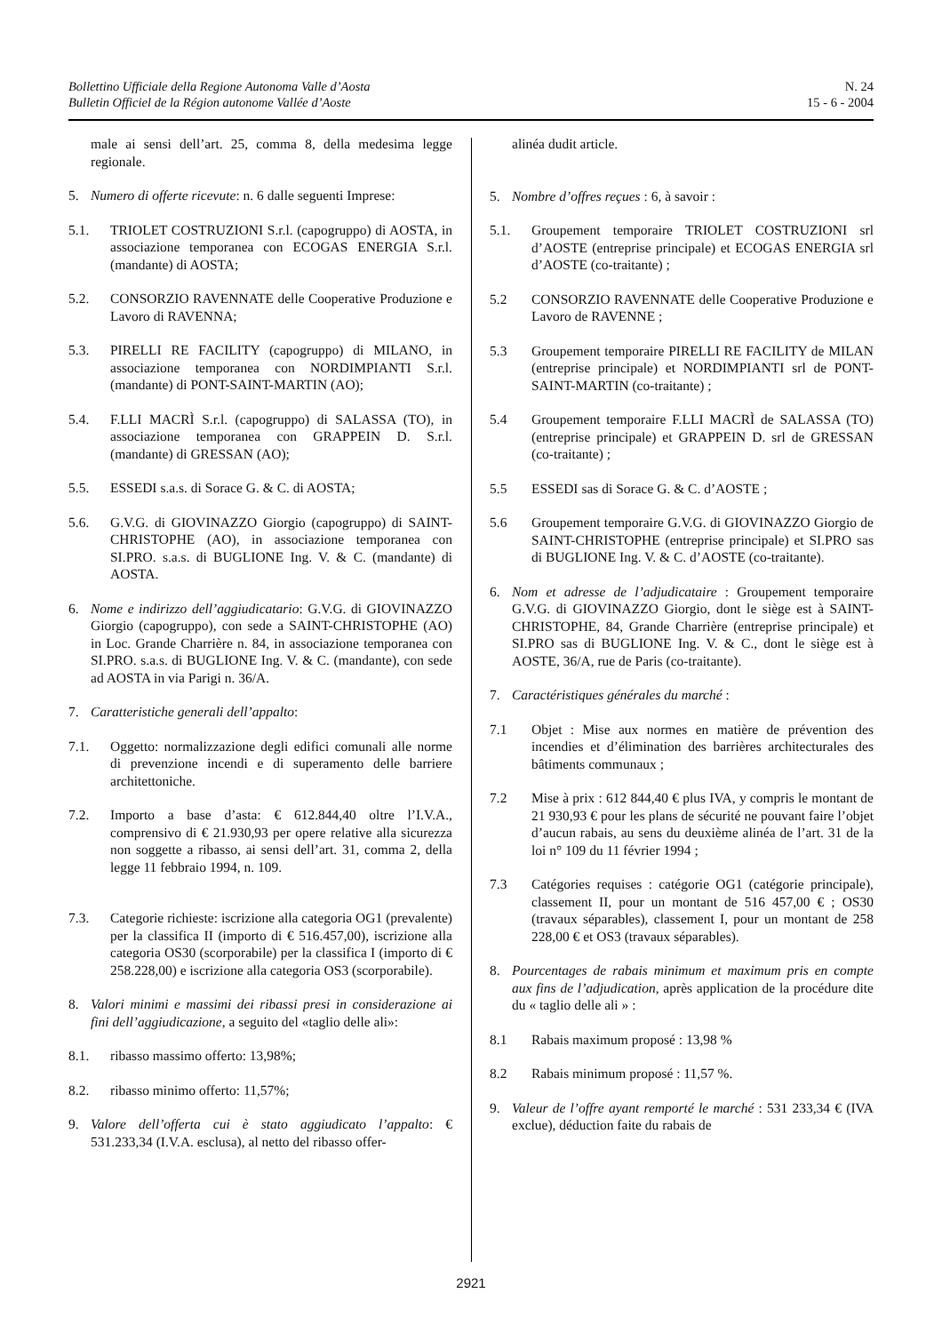N. 24
15 - 6 - 2004
Bollettino Ufficiale della Regione Autonoma Valle d’Aosta
Bulletin Officiel de la Région autonome Vallée d’Aoste
male ai sensi dell’art. 25, comma 8, della medesima legge regionale.
5. Numero di offerte ricevute: n. 6 dalle seguenti Imprese:
5.1. TRIOLET COSTRUZIONI S.r.l. (capogruppo) di AOSTA, in associazione temporanea con ECOGAS ENERGIA S.r.l. (mandante) di AOSTA;
5.2. CONSORZIO RAVENNATE delle Cooperative Produzione e Lavoro di RAVENNA;
5.3. PIRELLI RE FACILITY (capogruppo) di MILANO, in associazione temporanea con NORDIMPIANTI S.r.l. (mandante) di PONT-SAINT-MARTIN (AO);
5.4. F.LLI MACRÌ S.r.l. (capogruppo) di SALASSA (TO), in associazione temporanea con GRAPPEIN D. S.r.l. (mandante) di GRESSAN (AO);
5.5. ESSEDI s.a.s. di Sorace G. & C. di AOSTA;
5.6. G.V.G. di GIOVINAZZO Giorgio (capogruppo) di SAINT-CHRISTOPHE (AO), in associazione temporanea con SI.PRO. s.a.s. di BUGLIONE Ing. V. & C. (mandante) di AOSTA.
6. Nome e indirizzo dell’aggiudicatario: G.V.G. di GIOVINAZZO Giorgio (capogruppo), con sede a SAINT-CHRISTOPHE (AO) in Loc. Grande Charrière n. 84, in associazione temporanea con SI.PRO. s.a.s. di BUGLIONE Ing. V. & C. (mandante), con sede ad AOSTA in via Parigi n. 36/A.
7. Caratteristiche generali dell’appalto:
7.1. Oggetto: normalizzazione degli edifici comunali alle norme di prevenzione incendi e di superamento delle barriere architettoniche.
7.2. Importo a base d’asta: € 612.844,40 oltre l’I.V.A., comprensivo di € 21.930,93 per opere relative alla sicurezza non soggette a ribasso, ai sensi dell’art. 31, comma 2, della legge 11 febbraio 1994, n. 109.
7.3. Categorie richieste: iscrizione alla categoria OG1 (prevalente) per la classifica II (importo di € 516.457,00), iscrizione alla categoria OS30 (scorporabile) per la classifica I (importo di € 258.228,00) e iscrizione alla categoria OS3 (scorporabile).
8. Valori minimi e massimi dei ribassi presi in considerazione ai fini dell’aggiudicazione, a seguito del «taglio delle ali»:
8.1. ribasso massimo offerto: 13,98%;
8.2. ribasso minimo offerto: 11,57%;
9. Valore dell’offerta cui è stato aggiudicato l’appalto: € 531.233,34 (I.V.A. esclusa), al netto del ribasso offer-
alinéa dudit article.
5. Nombre d’offres reçues : 6, à savoir :
5.1. Groupement temporaire TRIOLET COSTRUZIONI srl d’AOSTE (entreprise principale) et ECOGAS ENERGIA srl d’AOSTE (co-traitante) ;
5.2 CONSORZIO RAVENNATE delle Cooperative Produzione e Lavoro de RAVENNE ;
5.3 Groupement temporaire PIRELLI RE FACILITY de MILAN (entreprise principale) et NORDIMPIANTI srl de PONT-SAINT-MARTIN (co-traitante) ;
5.4 Groupement temporaire F.LLI MACRÌ de SALASSA (TO) (entreprise principale) et GRAPPEIN D. srl de GRESSAN (co-traitante) ;
5.5 ESSEDI sas di Sorace G. & C. d’AOSTE ;
5.6 Groupement temporaire G.V.G. di GIOVINAZZO Giorgio de SAINT-CHRISTOPHE (entreprise principale) et SI.PRO sas di BUGLIONE Ing. V. & C. d’AOSTE (co-traitante).
6. Nom et adresse de l’adjudicataire : Groupement temporaire G.V.G. di GIOVINAZZO Giorgio, dont le siège est à SAINT-CHRISTOPHE, 84, Grande Charrière (entreprise principale) et SI.PRO sas di BUGLIONE Ing. V. & C., dont le siège est à AOSTE, 36/A, rue de Paris (co-traitante).
7. Caractéristiques générales du marché :
7.1 Objet : Mise aux normes en matière de prévention des incendies et d’élimination des barrières architecturales des bâtiments communaux ;
7.2 Mise à prix : 612 844,40 € plus IVA, y compris le montant de 21 930,93 € pour les plans de sécurité ne pouvant faire l’objet d’aucun rabais, au sens du deuxième alinéa de l’art. 31 de la loi n° 109 du 11 février 1994 ;
7.3 Catégories requises : catégorie OG1 (catégorie principale), classement II, pour un montant de 516 457,00 € ; OS30 (travaux séparables), classement I, pour un montant de 258 228,00 € et OS3 (travaux séparables).
8. Pourcentages de rabais minimum et maximum pris en compte aux fins de l’adjudication, après application de la procédure dite du « taglio delle ali » :
8.1 Rabais maximum proposé : 13,98 %
8.2 Rabais minimum proposé : 11,57 %.
9. Valeur de l’offre ayant remporté le marché : 531 233,34 € (IVA exclue), déduction faite du rabais de
2921